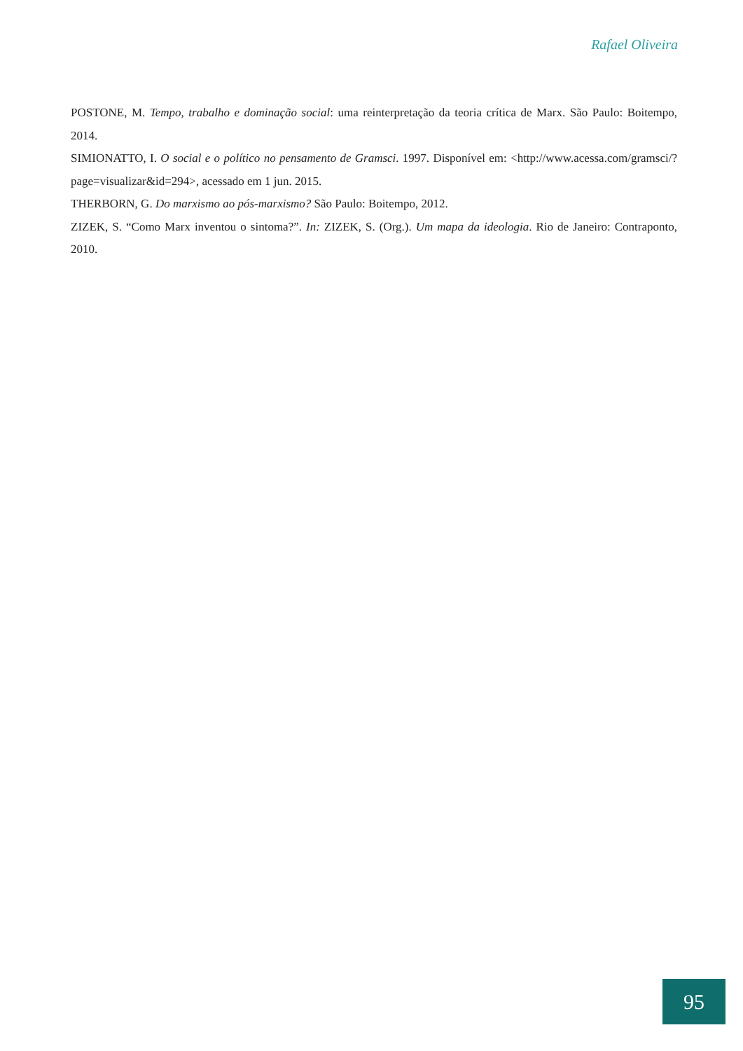Rafael Oliveira
POSTONE, M. Tempo, trabalho e dominação social: uma reinterpretação da teoria crítica de Marx. São Paulo: Boitempo, 2014.
SIMIONATTO, I. O social e o político no pensamento de Gramsci. 1997. Disponível em: <http://www.acessa.com/gramsci/?page=visualizar&id=294>, acessado em 1 jun. 2015.
THERBORN, G. Do marxismo ao pós-marxismo? São Paulo: Boitempo, 2012.
ZIZEK, S. “Como Marx inventou o sintoma?”. In: ZIZEK, S. (Org.). Um mapa da ideologia. Rio de Janeiro: Contraponto, 2010.
95